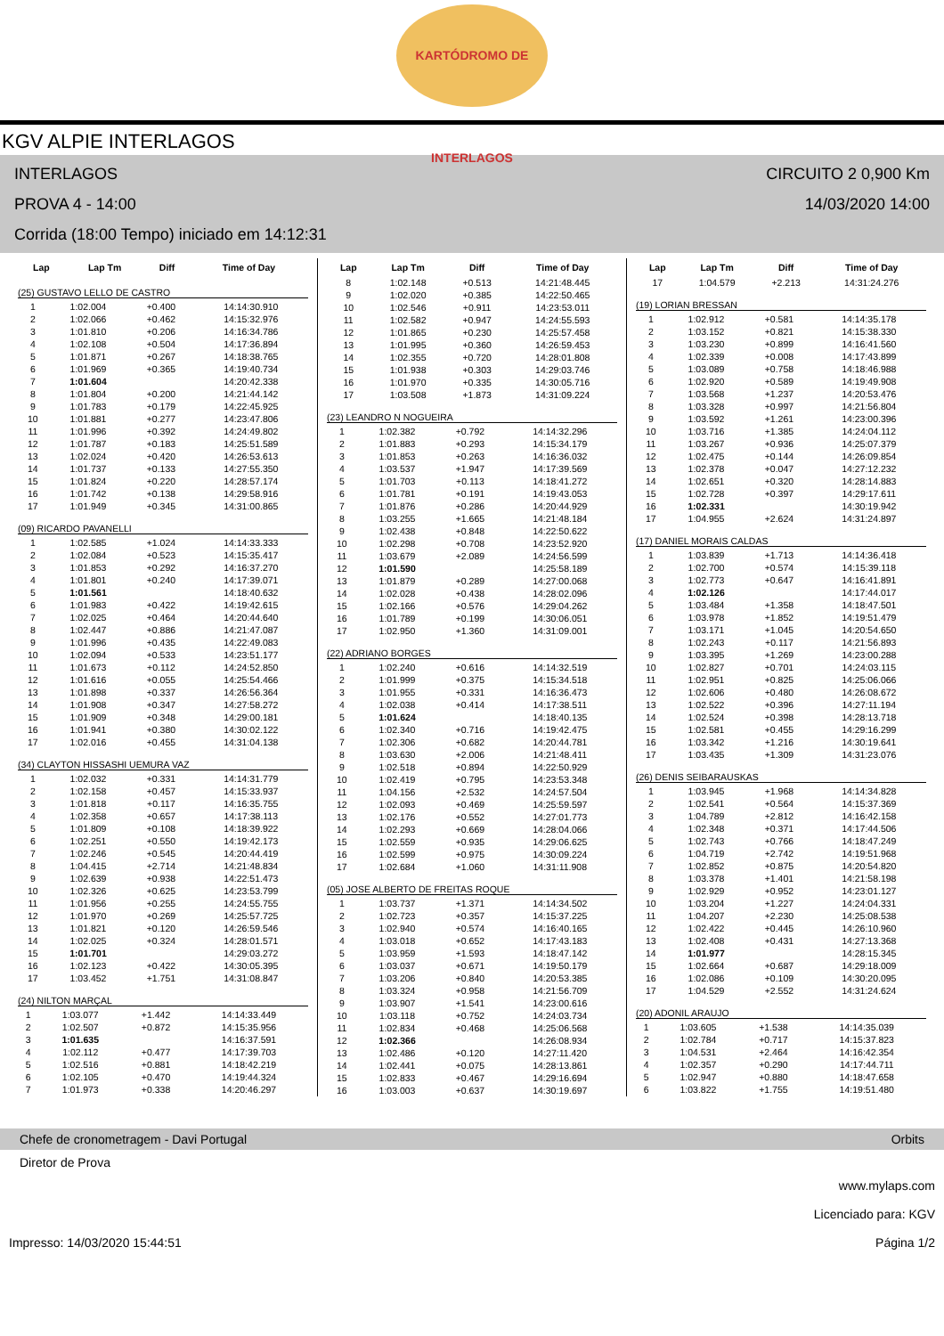KARTÓDROMO DE INTERLAGOS
KGV ALPIE INTERLAGOS
INTERLAGOS CIRCUITO 2 0,900 Km
PROVA 4 - 14:00 14/03/2020 14:00
Corrida (18:00 Tempo) iniciado em 14:12:31
| Lap | Lap Tm | Diff | Time of Day |
| --- | --- | --- | --- |
(25) GUSTAVO LELLO DE CASTRO
| 1 | 1:02.004 | +0.400 | 14:14:30.910 |
| 2 | 1:02.066 | +0.462 | 14:15:32.976 |
| 3 | 1:01.810 | +0.206 | 14:16:34.786 |
| 4 | 1:02.108 | +0.504 | 14:17:36.894 |
| 5 | 1:01.871 | +0.267 | 14:18:38.765 |
| 6 | 1:01.969 | +0.365 | 14:19:40.734 |
| 7 | 1:01.604 | | 14:20:42.338 |
| 8 | 1:01.804 | +0.200 | 14:21:44.142 |
| 9 | 1:01.783 | +0.179 | 14:22:45.925 |
| 10 | 1:01.881 | +0.277 | 14:23:47.806 |
| 11 | 1:01.996 | +0.392 | 14:24:49.802 |
| 12 | 1:01.787 | +0.183 | 14:25:51.589 |
| 13 | 1:02.024 | +0.420 | 14:26:53.613 |
| 14 | 1:01.737 | +0.133 | 14:27:55.350 |
| 15 | 1:01.824 | +0.220 | 14:28:57.174 |
| 16 | 1:01.742 | +0.138 | 14:29:58.916 |
| 17 | 1:01.949 | +0.345 | 14:31:00.865 |
(09) RICARDO PAVANELLI
| 1 | 1:02.585 | +1.024 | 14:14:33.333 |
| 2 | 1:02.084 | +0.523 | 14:15:35.417 |
| 3 | 1:01.853 | +0.292 | 14:16:37.270 |
| 4 | 1:01.801 | +0.240 | 14:17:39.071 |
| 5 | 1:01.561 | | 14:18:40.632 |
| 6 | 1:01.983 | +0.422 | 14:19:42.615 |
| 7 | 1:02.025 | +0.464 | 14:20:44.640 |
| 8 | 1:02.447 | +0.886 | 14:21:47.087 |
| 9 | 1:01.996 | +0.435 | 14:22:49.083 |
| 10 | 1:02.094 | +0.533 | 14:23:51.177 |
| 11 | 1:01.673 | +0.112 | 14:24:52.850 |
| 12 | 1:01.616 | +0.055 | 14:25:54.466 |
| 13 | 1:01.898 | +0.337 | 14:26:56.364 |
| 14 | 1:01.908 | +0.347 | 14:27:58.272 |
| 15 | 1:01.909 | +0.348 | 14:29:00.181 |
| 16 | 1:01.941 | +0.380 | 14:30:02.122 |
| 17 | 1:02.016 | +0.455 | 14:31:04.138 |
(34) CLAYTON HISSASHI UEMURA VAZ
| 1 | 1:02.032 | +0.331 | 14:14:31.779 |
| 2 | 1:02.158 | +0.457 | 14:15:33.937 |
| 3 | 1:01.818 | +0.117 | 14:16:35.755 |
| 4 | 1:02.358 | +0.657 | 14:17:38.113 |
| 5 | 1:01.809 | +0.108 | 14:18:39.922 |
| 6 | 1:02.251 | +0.550 | 14:19:42.173 |
| 7 | 1:02.246 | +0.545 | 14:20:44.419 |
| 8 | 1:04.415 | +2.714 | 14:21:48.834 |
| 9 | 1:02.639 | +0.938 | 14:22:51.473 |
| 10 | 1:02.326 | +0.625 | 14:23:53.799 |
| 11 | 1:01.956 | +0.255 | 14:24:55.755 |
| 12 | 1:01.970 | +0.269 | 14:25:57.725 |
| 13 | 1:01.821 | +0.120 | 14:26:59.546 |
| 14 | 1:02.025 | +0.324 | 14:28:01.571 |
| 15 | 1:01.701 | | 14:29:03.272 |
| 16 | 1:02.123 | +0.422 | 14:30:05.395 |
| 17 | 1:03.452 | +1.751 | 14:31:08.847 |
(24) NILTON MARÇAL
| 1 | 1:03.077 | +1.442 | 14:14:33.449 |
| 2 | 1:02.507 | +0.872 | 14:15:35.956 |
| 3 | 1:01.635 | | 14:16:37.591 |
| 4 | 1:02.112 | +0.477 | 14:17:39.703 |
| 5 | 1:02.516 | +0.881 | 14:18:42.219 |
| 6 | 1:02.105 | +0.470 | 14:19:44.324 |
| 7 | 1:01.973 | +0.338 | 14:20:46.297 |
| Lap | Lap Tm | Diff | Time of Day |
| --- | --- | --- | --- |
| 8 | 1:02.148 | +0.513 | 14:21:48.445 |
| 9 | 1:02.020 | +0.385 | 14:22:50.465 |
| 10 | 1:02.546 | +0.911 | 14:23:53.011 |
| 11 | 1:02.582 | +0.947 | 14:24:55.593 |
| 12 | 1:01.865 | +0.230 | 14:25:57.458 |
| 13 | 1:01.995 | +0.360 | 14:26:59.453 |
| 14 | 1:02.355 | +0.720 | 14:28:01.808 |
| 15 | 1:01.938 | +0.303 | 14:29:03.746 |
| 16 | 1:01.970 | +0.335 | 14:30:05.716 |
| 17 | 1:03.508 | +1.873 | 14:31:09.224 |
(23) LEANDRO N NOGUEIRA
| 1 | 1:02.382 | +0.792 | 14:14:32.296 |
| 2 | 1:01.883 | +0.293 | 14:15:34.179 |
| 3 | 1:01.853 | +0.263 | 14:16:36.032 |
| 4 | 1:03.537 | +1.947 | 14:17:39.569 |
| 5 | 1:01.703 | +0.113 | 14:18:41.272 |
| 6 | 1:01.781 | +0.191 | 14:19:43.053 |
| 7 | 1:01.876 | +0.286 | 14:20:44.929 |
| 8 | 1:03.255 | +1.665 | 14:21:48.184 |
| 9 | 1:02.438 | +0.848 | 14:22:50.622 |
| 10 | 1:02.298 | +0.708 | 14:23:52.920 |
| 11 | 1:03.679 | +2.089 | 14:24:56.599 |
| 12 | 1:01.590 | | 14:25:58.189 |
| 13 | 1:01.879 | +0.289 | 14:27:00.068 |
| 14 | 1:02.028 | +0.438 | 14:28:02.096 |
| 15 | 1:02.166 | +0.576 | 14:29:04.262 |
| 16 | 1:01.789 | +0.199 | 14:30:06.051 |
| 17 | 1:02.950 | +1.360 | 14:31:09.001 |
(22) ADRIANO BORGES
| 1 | 1:02.240 | +0.616 | 14:14:32.519 |
| 2 | 1:01.999 | +0.375 | 14:15:34.518 |
| 3 | 1:01.955 | +0.331 | 14:16:36.473 |
| 4 | 1:02.038 | +0.414 | 14:17:38.511 |
| 5 | 1:01.624 | | 14:18:40.135 |
| 6 | 1:02.340 | +0.716 | 14:19:42.475 |
| 7 | 1:02.306 | +0.682 | 14:20:44.781 |
| 8 | 1:03.630 | +2.006 | 14:21:48.411 |
| 9 | 1:02.518 | +0.894 | 14:22:50.929 |
| 10 | 1:02.419 | +0.795 | 14:23:53.348 |
| 11 | 1:04.156 | +2.532 | 14:24:57.504 |
| 12 | 1:02.093 | +0.469 | 14:25:59.597 |
| 13 | 1:02.176 | +0.552 | 14:27:01.773 |
| 14 | 1:02.293 | +0.669 | 14:28:04.066 |
| 15 | 1:02.559 | +0.935 | 14:29:06.625 |
| 16 | 1:02.599 | +0.975 | 14:30:09.224 |
| 17 | 1:02.684 | +1.060 | 14:31:11.908 |
(05) JOSE ALBERTO DE FREITAS ROQUE
| 1 | 1:03.737 | +1.371 | 14:14:34.502 |
| 2 | 1:02.723 | +0.357 | 14:15:37.225 |
| 3 | 1:02.940 | +0.574 | 14:16:40.165 |
| 4 | 1:03.018 | +0.652 | 14:17:43.183 |
| 5 | 1:03.959 | +1.593 | 14:18:47.142 |
| 6 | 1:03.037 | +0.671 | 14:19:50.179 |
| 7 | 1:03.206 | +0.840 | 14:20:53.385 |
| 8 | 1:03.324 | +0.958 | 14:21:56.709 |
| 9 | 1:03.907 | +1.541 | 14:23:00.616 |
| 10 | 1:03.118 | +0.752 | 14:24:03.734 |
| 11 | 1:02.834 | +0.468 | 14:25:06.568 |
| 12 | 1:02.366 | | 14:26:08.934 |
| 13 | 1:02.486 | +0.120 | 14:27:11.420 |
| 14 | 1:02.441 | +0.075 | 14:28:13.861 |
| 15 | 1:02.833 | +0.467 | 14:29:16.694 |
| 16 | 1:03.003 | +0.637 | 14:30:19.697 |
| Lap | Lap Tm | Diff | Time of Day |
| --- | --- | --- | --- |
| 17 | 1:04.579 | +2.213 | 14:31:24.276 |
(19) LORIAN BRESSAN
| 1 | 1:02.912 | +0.581 | 14:14:35.178 |
| 2 | 1:03.152 | +0.821 | 14:15:38.330 |
| 3 | 1:03.230 | +0.899 | 14:16:41.560 |
| 4 | 1:02.339 | +0.008 | 14:17:43.899 |
| 5 | 1:03.089 | +0.758 | 14:18:46.988 |
| 6 | 1:02.920 | +0.589 | 14:19:49.908 |
| 7 | 1:03.568 | +1.237 | 14:20:53.476 |
| 8 | 1:03.328 | +0.997 | 14:21:56.804 |
| 9 | 1:03.592 | +1.261 | 14:23:00.396 |
| 10 | 1:03.716 | +1.385 | 14:24:04.112 |
| 11 | 1:03.267 | +0.936 | 14:25:07.379 |
| 12 | 1:02.475 | +0.144 | 14:26:09.854 |
| 13 | 1:02.378 | +0.047 | 14:27:12.232 |
| 14 | 1:02.651 | +0.320 | 14:28:14.883 |
| 15 | 1:02.728 | +0.397 | 14:29:17.611 |
| 16 | 1:02.331 | | 14:30:19.942 |
| 17 | 1:04.955 | +2.624 | 14:31:24.897 |
(17) DANIEL MORAIS CALDAS
| 1 | 1:03.839 | +1.713 | 14:14:36.418 |
| 2 | 1:02.700 | +0.574 | 14:15:39.118 |
| 3 | 1:02.773 | +0.647 | 14:16:41.891 |
| 4 | 1:02.126 | | 14:17:44.017 |
| 5 | 1:03.484 | +1.358 | 14:18:47.501 |
| 6 | 1:03.978 | +1.852 | 14:19:51.479 |
| 7 | 1:03.171 | +1.045 | 14:20:54.650 |
| 8 | 1:02.243 | +0.117 | 14:21:56.893 |
| 9 | 1:03.395 | +1.269 | 14:23:00.288 |
| 10 | 1:02.827 | +0.701 | 14:24:03.115 |
| 11 | 1:02.951 | +0.825 | 14:25:06.066 |
| 12 | 1:02.606 | +0.480 | 14:26:08.672 |
| 13 | 1:02.522 | +0.396 | 14:27:11.194 |
| 14 | 1:02.524 | +0.398 | 14:28:13.718 |
| 15 | 1:02.581 | +0.455 | 14:29:16.299 |
| 16 | 1:03.342 | +1.216 | 14:30:19.641 |
| 17 | 1:03.435 | +1.309 | 14:31:23.076 |
(26) DENIS SEIBARAUSKAS
| 1 | 1:03.945 | +1.968 | 14:14:34.828 |
| 2 | 1:02.541 | +0.564 | 14:15:37.369 |
| 3 | 1:04.789 | +2.812 | 14:16:42.158 |
| 4 | 1:02.348 | +0.371 | 14:17:44.506 |
| 5 | 1:02.743 | +0.766 | 14:18:47.249 |
| 6 | 1:04.719 | +2.742 | 14:19:51.968 |
| 7 | 1:02.852 | +0.875 | 14:20:54.820 |
| 8 | 1:03.378 | +1.401 | 14:21:58.198 |
| 9 | 1:02.929 | +0.952 | 14:23:01.127 |
| 10 | 1:03.204 | +1.227 | 14:24:04.331 |
| 11 | 1:04.207 | +2.230 | 14:25:08.538 |
| 12 | 1:02.422 | +0.445 | 14:26:10.960 |
| 13 | 1:02.408 | +0.431 | 14:27:13.368 |
| 14 | 1:01.977 | | 14:28:15.345 |
| 15 | 1:02.664 | +0.687 | 14:29:18.009 |
| 16 | 1:02.086 | +0.109 | 14:30:20.095 |
| 17 | 1:04.529 | +2.552 | 14:31:24.624 |
(20) ADONIL ARAUJO
| 1 | 1:03.605 | +1.538 | 14:14:35.039 |
| 2 | 1:02.784 | +0.717 | 14:15:37.823 |
| 3 | 1:04.531 | +2.464 | 14:16:42.354 |
| 4 | 1:02.357 | +0.290 | 14:17:44.711 |
| 5 | 1:02.947 | +0.880 | 14:18:47.658 |
| 6 | 1:03.822 | +1.755 | 14:19:51.480 |
Chefe de cronometragem - Davi Portugal Orbits
Diretor de Prova
Impresso: 14/03/2020 15:44:51 www.mylaps.com
Licenciado para: KGV
Página 1/2